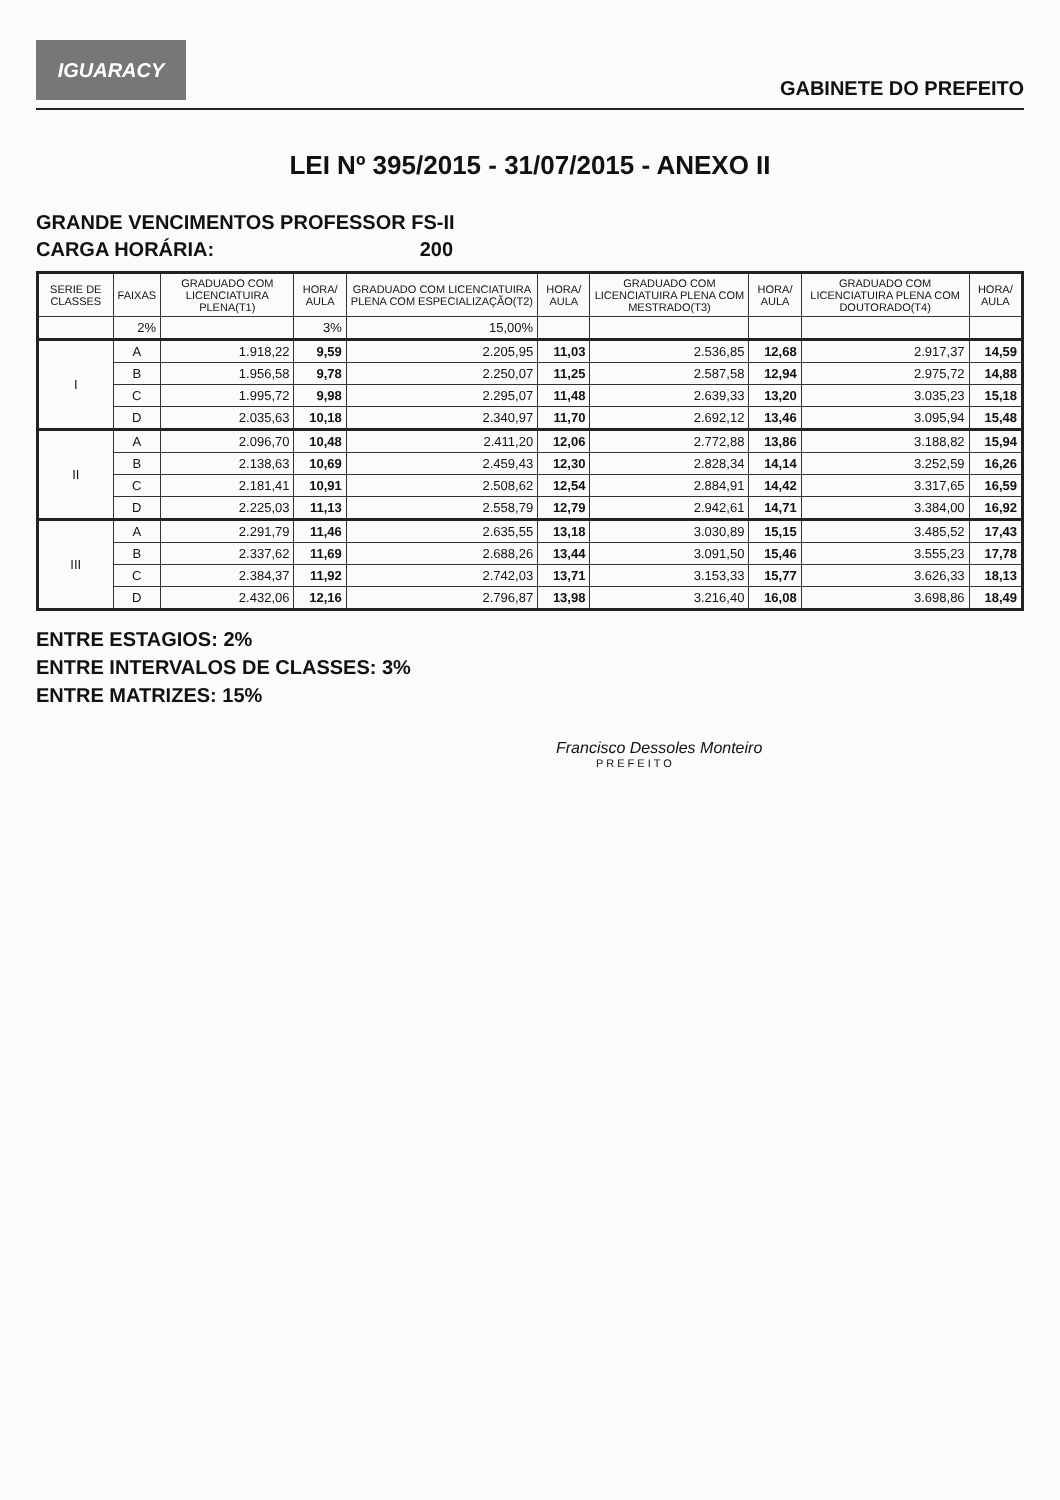IGUARACY
GABINETE DO PREFEITO
LEI Nº 395/2015 - 31/07/2015 - ANEXO II
GRANDE VENCIMENTOS PROFESSOR FS-II
CARGA HORÁRIA: 200
| SERIE DE CLASSES | FAIXAS | GRADUADO COM LICENCIATUIRA PLENA(T1) | HORA/ AULA | GRADUADO COM LICENCIATUIRA PLENA COM ESPECIALIZAÇÃO(T2) | HORA/ AULA | GRADUADO COM LICENCIATUIRA PLENA COM MESTRADO(T3) | HORA/ AULA | GRADUADO COM LICENCIATUIRA PLENA COM DOUTORADO(T4) | HORA/ AULA |
| --- | --- | --- | --- | --- | --- | --- | --- | --- | --- |
| | 2% | | 3% | 15,00% | | | | | |
| I | A | 1.918,22 | 9,59 | 2.205,95 | 11,03 | 2.536,85 | 12,68 | 2.917,37 | 14,59 |
| | B | 1.956,58 | 9,78 | 2.250,07 | 11,25 | 2.587,58 | 12,94 | 2.975,72 | 14,88 |
| | C | 1.995,72 | 9,98 | 2.295,07 | 11,48 | 2.639,33 | 13,20 | 3.035,23 | 15,18 |
| | D | 2.035,63 | 10,18 | 2.340,97 | 11,70 | 2.692,12 | 13,46 | 3.095,94 | 15,48 |
| II | A | 2.096,70 | 10,48 | 2.411,20 | 12,06 | 2.772,88 | 13,86 | 3.188,82 | 15,94 |
| | B | 2.138,63 | 10,69 | 2.459,43 | 12,30 | 2.828,34 | 14,14 | 3.252,59 | 16,26 |
| | C | 2.181,41 | 10,91 | 2.508,62 | 12,54 | 2.884,91 | 14,42 | 3.317,65 | 16,59 |
| | D | 2.225,03 | 11,13 | 2.558,79 | 12,79 | 2.942,61 | 14,71 | 3.384,00 | 16,92 |
| III | A | 2.291,79 | 11,46 | 2.635,55 | 13,18 | 3.030,89 | 15,15 | 3.485,52 | 17,43 |
| | B | 2.337,62 | 11,69 | 2.688,26 | 13,44 | 3.091,50 | 15,46 | 3.555,23 | 17,78 |
| | C | 2.384,37 | 11,92 | 2.742,03 | 13,71 | 3.153,33 | 15,77 | 3.626,33 | 18,13 |
| | D | 2.432,06 | 12,16 | 2.796,87 | 13,98 | 3.216,40 | 16,08 | 3.698,86 | 18,49 |
ENTRE ESTAGIOS: 2%
ENTRE INTERVALOS DE CLASSES: 3%
ENTRE MATRIZES: 15%
Francisco Dessoles Monteiro
PREFEITO